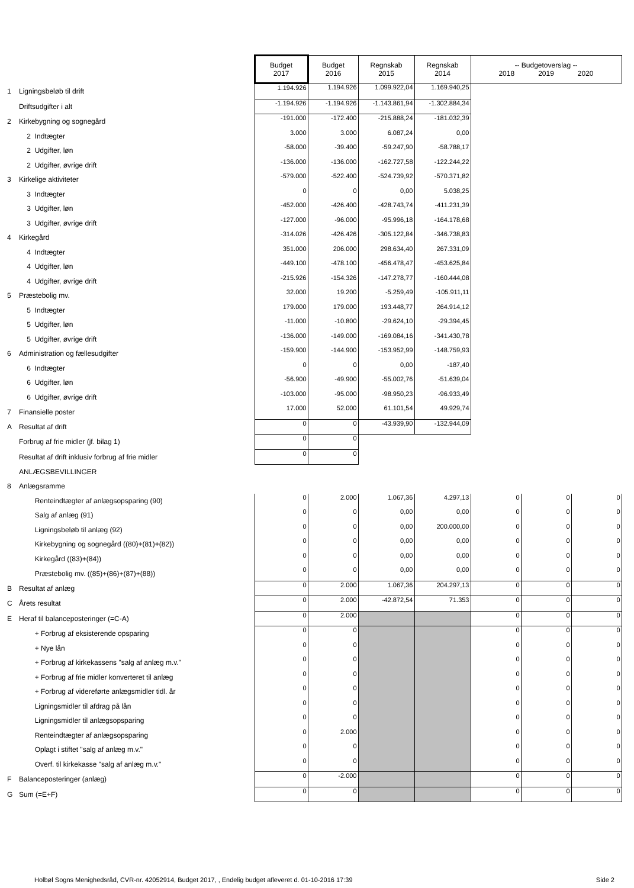| | | Budget 2017 | Budget 2016 | Regnskab 2015 | Regnskab 2014 | -- Budgetoverslag -- 2018 2019 2020 | | |
| 1 | Ligningsbeløb til drift | 1.194.926 | 1.194.926 | 1.099.922,04 | 1.169.940,25 | | | |
| | Driftsudgifter i alt | -1.194.926 | -1.194.926 | -1.143.861,94 | -1.302.884,34 | | | |
| 2 | Kirkebygning og sognegård | -191.000 | -172.400 | -215.888,24 | -181.032,39 | | | |
| | 2 Indtægter | 3.000 | 3.000 | 6.087,24 | 0,00 | | | |
| | 2 Udgifter, løn | -58.000 | -39.400 | -59.247,90 | -58.788,17 | | | |
| | 2 Udgifter, øvrige drift | -136.000 | -136.000 | -162.727,58 | -122.244,22 | | | |
| 3 | Kirkelige aktiviteter | -579.000 | -522.400 | -524.739,92 | -570.371,82 | | | |
| | 3 Indtægter | 0 | 0 | 0,00 | 5.038,25 | | | |
| | 3 Udgifter, løn | -452.000 | -426.400 | -428.743,74 | -411.231,39 | | | |
| | 3 Udgifter, øvrige drift | -127.000 | -96.000 | -95.996,18 | -164.178,68 | | | |
| 4 | Kirkegård | -314.026 | -426.426 | -305.122,84 | -346.738,83 | | | |
| | 4 Indtægter | 351.000 | 206.000 | 298.634,40 | 267.331,09 | | | |
| | 4 Udgifter, løn | -449.100 | -478.100 | -456.478,47 | -453.625,84 | | | |
| | 4 Udgifter, øvrige drift | -215.926 | -154.326 | -147.278,77 | -160.444,08 | | | |
| 5 | Præstebolig mv. | 32.000 | 19.200 | -5.259,49 | -105.911,11 | | | |
| | 5 Indtægter | 179.000 | 179.000 | 193.448,77 | 264.914,12 | | | |
| | 5 Udgifter, løn | -11.000 | -10.800 | -29.624,10 | -29.394,45 | | | |
| | 5 Udgifter, øvrige drift | -136.000 | -149.000 | -169.084,16 | -341.430,78 | | | |
| 6 | Administration og fællesudgifter | -159.900 | -144.900 | -153.952,99 | -148.759,93 | | | |
| | 6 Indtægter | 0 | 0 | 0,00 | -187,40 | | | |
| | 6 Udgifter, løn | -56.900 | -49.900 | -55.002,76 | -51.639,04 | | | |
| | 6 Udgifter, øvrige drift | -103.000 | -95.000 | -98.950,23 | -96.933,49 | | | |
| 7 | Finansielle poster | 17.000 | 52.000 | 61.101,54 | 49.929,74 | | | |
| A | Resultat af drift | 0 | 0 | -43.939,90 | -132.944,09 | | | |
| | Forbrug af frie midler (jf. bilag 1) | 0 | 0 | | | | | |
| | Resultat af drift inklusiv forbrug af frie midler | 0 | 0 | | | | | |
| | ANLÆGSBEVILLINGER | | | | | | | |
| 8 | Anlægsramme | | | | | | | |
| | Renteindtægter af anlægsopsparing (90) | 0 | 2.000 | 1.067,36 | 4.297,13 | 0 | 0 | 0 |
| | Salg af anlæg (91) | 0 | 0 | 0,00 | 0,00 | 0 | 0 | 0 |
| | Ligningsbeløb til anlæg (92) | 0 | 0 | 0,00 | 200.000,00 | 0 | 0 | 0 |
| | Kirkebygning og sognegård ((80)+(81)+(82)) | 0 | 0 | 0,00 | 0,00 | 0 | 0 | 0 |
| | Kirkegård ((83)+(84)) | 0 | 0 | 0,00 | 0,00 | 0 | 0 | 0 |
| | Præstebolig mv. ((85)+(86)+(87)+(88)) | 0 | 0 | 0,00 | 0,00 | 0 | 0 | 0 |
| B | Resultat af anlæg | 0 | 2.000 | 1.067,36 | 204.297,13 | 0 | 0 | 0 |
| C | Årets resultat | 0 | 2.000 | -42.872,54 | 71.353 | 0 | 0 | 0 |
| E | Heraf til balanceposteringer (=C-A) | 0 | 2.000 | | | 0 | 0 | 0 |
| | + Forbrug af eksisterende opsparing | 0 | 0 | | | 0 | 0 | 0 |
| | + Nye lån | 0 | 0 | | | 0 | 0 | 0 |
| | + Forbrug af kirkekassens "salg af anlæg m.v." | 0 | 0 | | | 0 | 0 | 0 |
| | + Forbrug af frie midler konverteret til anlæg | 0 | 0 | | | 0 | 0 | 0 |
| | + Forbrug af videreførte anlægsmidler tidl. år | 0 | 0 | | | 0 | 0 | 0 |
| | Ligningsmidler til afdrag på lån | 0 | 0 | | | 0 | 0 | 0 |
| | Ligningsmidler til anlægsopsparing | 0 | 0 | | | 0 | 0 | 0 |
| | Renteindtægter af anlægsopsparing | 0 | 2.000 | | | 0 | 0 | 0 |
| | Oplagt i stiftet "salg af anlæg m.v." | 0 | 0 | | | 0 | 0 | 0 |
| | Overf. til kirkekasse "salg af anlæg m.v." | 0 | 0 | | | 0 | 0 | 0 |
| F | Balanceposteringer (anlæg) | 0 | -2.000 | | | 0 | 0 | 0 |
| G | Sum (=E+F) | 0 | 0 | | | 0 | 0 | 0 |
Holbøl Sogns Menighedsråd, CVR-nr. 42052914, Budget 2017, , Endelig budget afleveret d. 01-10-2016 17:39 Side 2